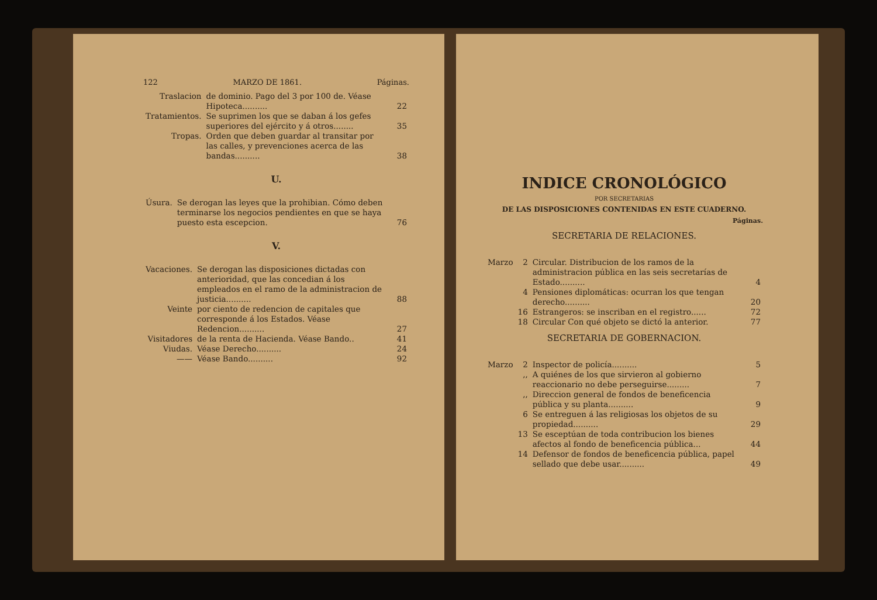122 MARZO DE 1861. Páginas.
| Traslacion | de dominio. Pago del 3 por 100 de. Véase Hipoteca.......... | 22 |
| Tratamientos. | Se suprimen los que se daban á los gefes superiores del ejército y á otros........ | 35 |
| Tropas. | Orden que deben guardar al transitar por las calles, y prevenciones acerca de las bandas.......... | 38 |
U.
| Úsura. | Se derogan las leyes que la prohibian. Cómo deben terminarse los negocios pendientes en que se haya puesto esta escepcion. | 76 |
V.
| Vacaciones. | Se derogan las disposiciones dictadas con anterioridad, que las concedian á los empleados en el ramo de la administracion de justicia.......... | 88 |
| Veinte | por ciento de redencion de capitales que corresponde á los Estados. Véase Redencion.......... | 27 |
| Visitadores | de la renta de Hacienda. Véase Bando.. | 41 |
| Viudas. | Véase Derecho.......... | 24 |
| —— | Véase Bando.......... | 92 |
INDICE CRONOLÓGICO
POR SECRETARIAS
DE LAS DISPOSICIONES CONTENIDAS EN ESTE CUADERNO.
Páginas.
SECRETARIA DE RELACIONES.
| Marzo | 2 | Circular. Distribucion de los ramos de la administracion pública en las seis secretarías de Estado.......... | 4 |
| | 4 | Pensiones diplomáticas: ocurran los que tengan derecho.......... | 20 |
| | 16 | Estrangeros: se inscriban en el registro...... | 72 |
| | 18 | Circular Con qué objeto se dictó la anterior. | 77 |
SECRETARIA DE GOBERNACION.
| Marzo | 2 | Inspector de policía.......... | 5 |
| | ,, | A quiénes de los que sirvieron al gobierno reaccionario no debe perseguirse......... | 7 |
| | ,, | Direccion general de fondos de beneficencia pública y su planta.......... | 9 |
| | 6 | Se entreguen á las religiosas los objetos de su propiedad.......... | 29 |
| | 13 | Se esceptúan de toda contribucion los bienes afectos al fondo de beneficencia pública... | 44 |
| | 14 | Defensor de fondos de beneficencia pública, papel sellado que debe usar.......... | 49 |